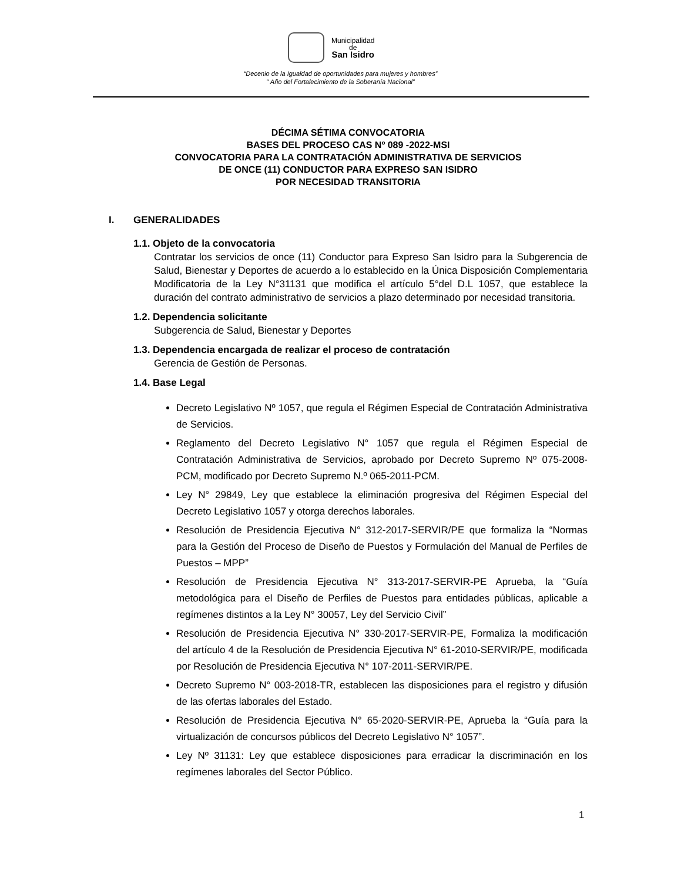Municipalidad
de
San Isidro
“Decenio de la Igualdad de oportunidades para mujeres y hombres”
" Año del Fortalecimiento de la Soberanía Nacional”
DÉCIMA SÉTIMA CONVOCATORIA
BASES DEL PROCESO CAS Nº 089 -2022-MSI
CONVOCATORIA PARA LA CONTRATACIÓN ADMINISTRATIVA DE SERVICIOS
DE ONCE (11) CONDUCTOR PARA EXPRESO SAN ISIDRO
POR NECESIDAD TRANSITORIA
I. GENERALIDADES
1.1. Objeto de la convocatoria
Contratar los servicios de once (11) Conductor para Expreso San Isidro para la Subgerencia de Salud, Bienestar y Deportes de acuerdo a lo establecido en la Única Disposición Complementaria Modificatoria de la Ley N°31131 que modifica el artículo 5°del D.L 1057, que establece la duración del contrato administrativo de servicios a plazo determinado por necesidad transitoria.
1.2. Dependencia solicitante
Subgerencia de Salud, Bienestar y Deportes
1.3. Dependencia encargada de realizar el proceso de contratación
Gerencia de Gestión de Personas.
1.4. Base Legal
Decreto Legislativo Nº 1057, que regula el Régimen Especial de Contratación Administrativa de Servicios.
Reglamento del Decreto Legislativo N° 1057 que regula el Régimen Especial de Contratación Administrativa de Servicios, aprobado por Decreto Supremo Nº 075-2008-PCM, modificado por Decreto Supremo N.º 065-2011-PCM.
Ley N° 29849, Ley que establece la eliminación progresiva del Régimen Especial del Decreto Legislativo 1057 y otorga derechos laborales.
Resolución de Presidencia Ejecutiva N° 312-2017-SERVIR/PE que formaliza la “Normas para la Gestión del Proceso de Diseño de Puestos y Formulación del Manual de Perfiles de Puestos – MPP”
Resolución de Presidencia Ejecutiva N° 313-2017-SERVIR-PE Aprueba, la “Guía metodológica para el Diseño de Perfiles de Puestos para entidades públicas, aplicable a regímenes distintos a la Ley N° 30057, Ley del Servicio Civil”
Resolución de Presidencia Ejecutiva N° 330-2017-SERVIR-PE, Formaliza la modificación del artículo 4 de la Resolución de Presidencia Ejecutiva N° 61-2010-SERVIR/PE, modificada por Resolución de Presidencia Ejecutiva N° 107-2011-SERVIR/PE.
Decreto Supremo N° 003-2018-TR, establecen las disposiciones para el registro y difusión de las ofertas laborales del Estado.
Resolución de Presidencia Ejecutiva N° 65-2020-SERVIR-PE, Aprueba la “Guía para la virtualización de concursos públicos del Decreto Legislativo N° 1057”.
Ley Nº 31131: Ley que establece disposiciones para erradicar la discriminación en los regímenes laborales del Sector Público.
1